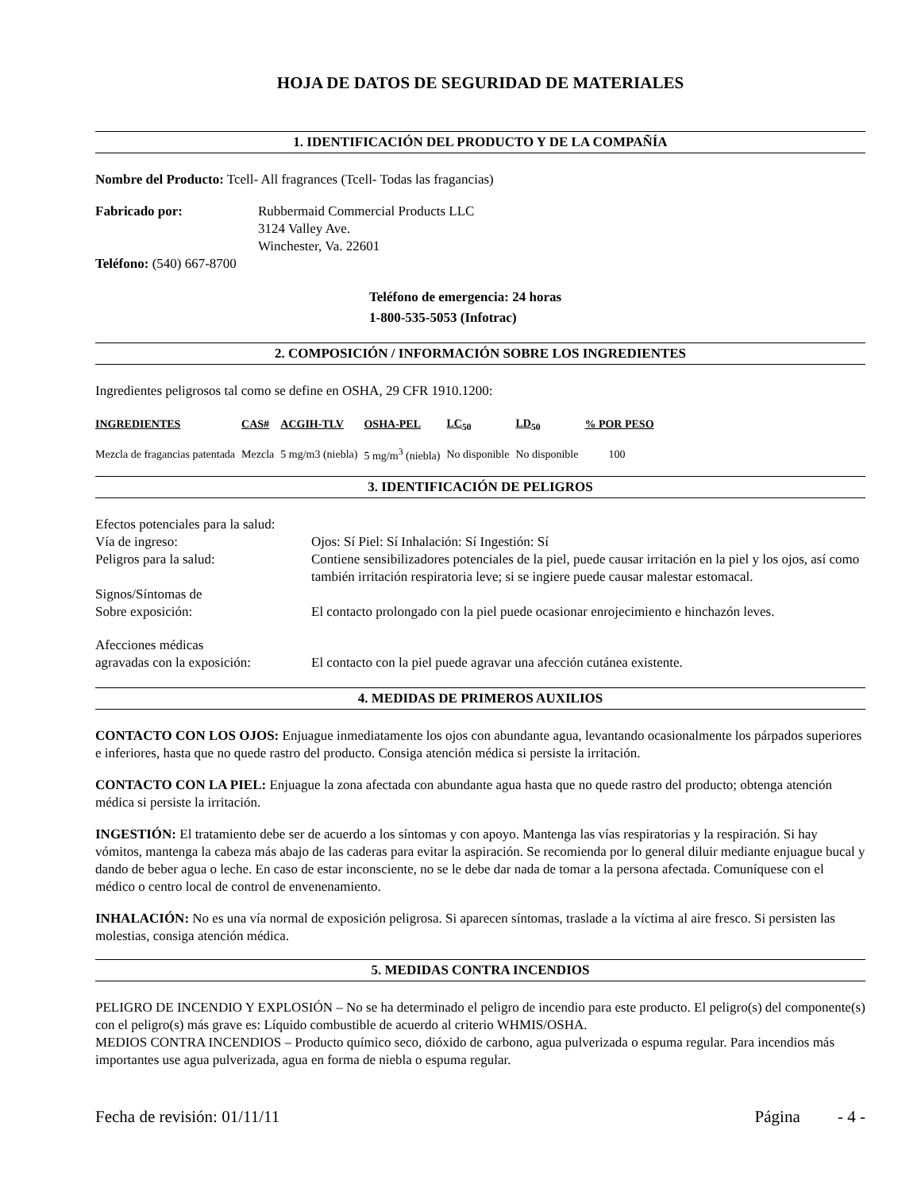HOJA DE DATOS DE SEGURIDAD DE MATERIALES
1. IDENTIFICACIÓN DEL PRODUCTO Y DE LA COMPAÑÍA
Nombre del Producto: Tcell- All fragrances (Tcell- Todas las fragancias)
Fabricado por: Rubbermaid Commercial Products LLC
3124 Valley Ave.
Winchester, Va. 22601
Teléfono: (540) 667-8700
Teléfono de emergencia: 24 horas
1-800-535-5053 (Infotrac)
2. COMPOSICIÓN / INFORMACIÓN SOBRE LOS INGREDIENTES
Ingredientes peligrosos tal como se define en OSHA, 29 CFR 1910.1200:
| INGREDIENTES | CAS# | ACGIH-TLV | OSHA-PEL | LC<sub>50</sub> | LD<sub>50</sub> | % POR PESO |
| --- | --- | --- | --- | --- | --- | --- |
| Mezcla de fragancias patentada | Mezcla | 5 mg/m3 (niebla) | 5 mg/m<sup>3</sup> (niebla) | No disponible | No disponible | 100 |
3. IDENTIFICACIÓN DE PELIGROS
| Efectos potenciales para la salud: | |
| Vía de ingreso: | Ojos: Sí Piel: Sí Inhalación: Sí Ingestión: Sí |
| Peligros para la salud: | Contiene sensibilizadores potenciales de la piel, puede causar irritación en la piel y los ojos, así como también irritación respiratoria leve; si se ingiere puede causar malestar estomacal. |
| Signos/Síntomas de Sobre exposición: | El contacto prolongado con la piel puede ocasionar enrojecimiento e hinchazón leves. |
| Afecciones médicas agravadas con la exposición: | El contacto con la piel puede agravar una afección cutánea existente. |
4. MEDIDAS DE PRIMEROS AUXILIOS
CONTACTO CON LOS OJOS: Enjuague inmediatamente los ojos con abundante agua, levantando ocasionalmente los párpados superiores e inferiores, hasta que no quede rastro del producto. Consiga atención médica si persiste la irritación.
CONTACTO CON LA PIEL: Enjuague la zona afectada con abundante agua hasta que no quede rastro del producto; obtenga atención médica si persiste la irritación.
INGESTIÓN: El tratamiento debe ser de acuerdo a los síntomas y con apoyo. Mantenga las vías respiratorias y la respiración. Si hay vómitos, mantenga la cabeza más abajo de las caderas para evitar la aspiración. Se recomienda por lo general diluir mediante enjuague bucal y dando de beber agua o leche. En caso de estar inconsciente, no se le debe dar nada de tomar a la persona afectada. Comuníquese con el médico o centro local de control de envenenamiento.
INHALACIÓN: No es una vía normal de exposición peligrosa. Si aparecen síntomas, traslade a la víctima al aire fresco. Si persisten las molestias, consiga atención médica.
5. MEDIDAS CONTRA INCENDIOS
PELIGRO DE INCENDIO Y EXPLOSIÓN – No se ha determinado el peligro de incendio para este producto. El peligro(s) del componente(s) con el peligro(s) más grave es: Líquido combustible de acuerdo al criterio WHMIS/OSHA.
MEDIOS CONTRA INCENDIOS – Producto químico seco, dióxido de carbono, agua pulverizada o espuma regular. Para incendios más importantes use agua pulverizada, agua en forma de niebla o espuma regular.
Fecha de revisión: 01/11/11 Página - 4 -